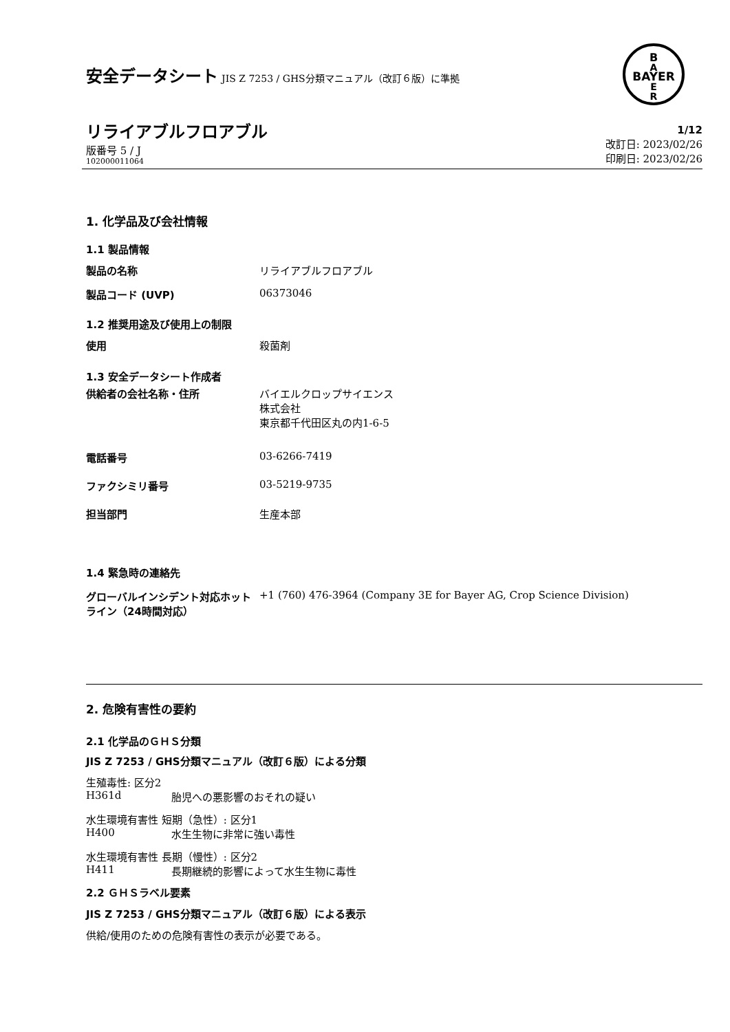安全データシート JIS Z 7253 / GHS分類マニュアル（改訂６版）に準拠
B
A
BAYER
E
R
リライアブルフロアブル
版番号 5 / J
102000011064
1/12
改訂日: 2023/02/26
印刷日: 2023/02/26
1. 化学品及び会社情報
1.1 製品情報
製品の名称 リライアブルフロアブル
製品コード (UVP) 06373046
1.2 推奨用途及び使用上の制限
使用 殺菌剤
1.3 安全データシート作成者
供給者の会社名称・住所 バイエルクロップサイエンス
株式会社
東京都千代田区丸の内1-6-5
電話番号 03-6266-7419
ファクシミリ番号 03-5219-9735
担当部門 生産本部
1.4 緊急時の連絡先
グローバルインシデント対応ホットライン（24時間対応）
+1 (760) 476-3964 (Company 3E for Bayer AG, Crop Science Division)
2. 危険有害性の要約
2.1 化学品のＧＨＳ分類
JIS Z 7253 / GHS分類マニュアル（改訂６版）による分類
生殖毒性: 区分2
H361d 胎児への悪影響のおそれの疑い
水生環境有害性 短期（急性）: 区分1
H400 水生生物に非常に強い毒性
水生環境有害性 長期（慢性）: 区分2
H411 長期継続的影響によって水生生物に毒性
2.2 ＧＨＳラベル要素
JIS Z 7253 / GHS分類マニュアル（改訂６版）による表示
供給/使用のための危険有害性の表示が必要である。